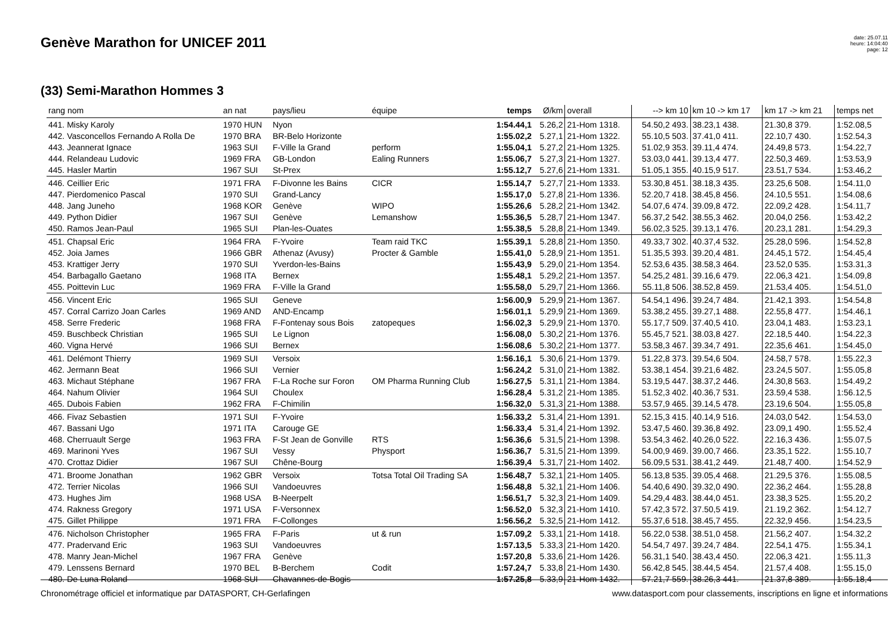Genève Marathon for UNICEF 2011
date: 25.07.11
heure: 14:04:40
page: 12
(33) Semi-Marathon Hommes 3
| rang nom | an nat | pays/lieu | équipe | temps | Ø/km | overall | --> km 10 | km 10 -> km 17 | km 17 -> km 21 | temps net |
| --- | --- | --- | --- | --- | --- | --- | --- | --- | --- | --- |
| 441. Misky Karoly | 1970 HUN | Nyon | | 1:54.44,1 | 5.26,2 | 21-Hom 1318. | 54.50,2 493. | 38.23,1 438. | 21.30,8 379. | 1:52.08,5 |
| 442. Vasconcellos Fernando A Rolla De | 1970 BRA | BR-Belo Horizonte | | 1:55.02,2 | 5.27,1 | 21-Hom 1322. | 55.10,5 503. | 37.41,0 411. | 22.10,7 430. | 1:52.54,3 |
| 443. Jeannerat Ignace | 1963 SUI | F-Ville la Grand | perform | 1:55.04,1 | 5.27,2 | 21-Hom 1325. | 51.02,9 353. | 39.11,4 474. | 24.49,8 573. | 1:54.22,7 |
| 444. Relandeau Ludovic | 1969 FRA | GB-London | Ealing Runners | 1:55.06,7 | 5.27,3 | 21-Hom 1327. | 53.03,0 441. | 39.13,4 477. | 22.50,3 469. | 1:53.53,9 |
| 445. Hasler Martin | 1967 SUI | St-Prex | | 1:55.12,7 | 5.27,6 | 21-Hom 1331. | 51.05,1 355. | 40.15,9 517. | 23.51,7 534. | 1:53.46,2 |
| 446. Ceillier Eric | 1971 FRA | F-Divonne les Bains | CICR | 1:55.14,7 | 5.27,7 | 21-Hom 1333. | 53.30,8 451. | 38.18,3 435. | 23.25,6 508. | 1:54.11,0 |
| 447. Pierdomenico Pascal | 1970 SUI | Grand-Lancy | | 1:55.17,0 | 5.27,8 | 21-Hom 1336. | 52.20,7 418. | 38.45,8 456. | 24.10,5 551. | 1:54.08,6 |
| 448. Jang Juneho | 1968 KOR | Genève | WIPO | 1:55.26,6 | 5.28,2 | 21-Hom 1342. | 54.07,6 474. | 39.09,8 472. | 22.09,2 428. | 1:54.11,7 |
| 449. Python Didier | 1967 SUI | Genève | Lemanshow | 1:55.36,5 | 5.28,7 | 21-Hom 1347. | 56.37,2 542. | 38.55,3 462. | 20.04,0 256. | 1:53.42,2 |
| 450. Ramos Jean-Paul | 1965 SUI | Plan-les-Ouates | | 1:55.38,5 | 5.28,8 | 21-Hom 1349. | 56.02,3 525. | 39.13,1 476. | 20.23,1 281. | 1:54.29,3 |
| 451. Chapsal Eric | 1964 FRA | F-Yvoire | Team raid TKC | 1:55.39,1 | 5.28,8 | 21-Hom 1350. | 49.33,7 302. | 40.37,4 532. | 25.28,0 596. | 1:54.52,8 |
| 452. Joia James | 1966 GBR | Athenaz (Avusy) | Procter & Gamble | 1:55.41,0 | 5.28,9 | 21-Hom 1351. | 51.35,5 393. | 39.20,4 481. | 24.45,1 572. | 1:54.45,4 |
| 453. Krattiger Jerry | 1970 SUI | Yverdon-les-Bains | | 1:55.43,9 | 5.29,0 | 21-Hom 1354. | 52.53,6 435. | 38.58,3 464. | 23.52,0 535. | 1:53.31,3 |
| 454. Barbagallo Gaetano | 1968 ITA | Bernex | | 1:55.48,1 | 5.29,2 | 21-Hom 1357. | 54.25,2 481. | 39.16,6 479. | 22.06,3 421. | 1:54.09,8 |
| 455. Poittevin Luc | 1969 FRA | F-Ville la Grand | | 1:55.58,0 | 5.29,7 | 21-Hom 1366. | 55.11,8 506. | 38.52,8 459. | 21.53,4 405. | 1:54.51,0 |
| 456. Vincent Eric | 1965 SUI | Geneve | | 1:56.00,9 | 5.29,9 | 21-Hom 1367. | 54.54,1 496. | 39.24,7 484. | 21.42,1 393. | 1:54.54,8 |
| 457. Corral Carrizo Joan Carles | 1969 AND | AND-Encamp | | 1:56.01,1 | 5.29,9 | 21-Hom 1369. | 53.38,2 455. | 39.27,1 488. | 22.55,8 477. | 1:54.46,1 |
| 458. Serre Frederic | 1968 FRA | F-Fontenay sous Bois | zatopeques | 1:56.02,3 | 5.29,9 | 21-Hom 1370. | 55.17,7 509. | 37.40,5 410. | 23.04,1 483. | 1:53.23,1 |
| 459. Buschbeck Christian | 1965 SUI | Le Lignon | | 1:56.08,0 | 5.30,2 | 21-Hom 1376. | 55.45,7 521. | 38.03,8 427. | 22.18,5 440. | 1:54.22,3 |
| 460. Vigna Hervé | 1966 SUI | Bernex | | 1:56.08,6 | 5.30,2 | 21-Hom 1377. | 53.58,3 467. | 39.34,7 491. | 22.35,6 461. | 1:54.45,0 |
| 461. Delémont Thierry | 1969 SUI | Versoix | | 1:56.16,1 | 5.30,6 | 21-Hom 1379. | 51.22,8 373. | 39.54,6 504. | 24.58,7 578. | 1:55.22,3 |
| 462. Jermann Beat | 1966 SUI | Vernier | | 1:56.24,2 | 5.31,0 | 21-Hom 1382. | 53.38,1 454. | 39.21,6 482. | 23.24,5 507. | 1:55.05,8 |
| 463. Michaut Stéphane | 1967 FRA | F-La Roche sur Foron | OM Pharma Running Club | 1:56.27,5 | 5.31,1 | 21-Hom 1384. | 53.19,5 447. | 38.37,2 446. | 24.30,8 563. | 1:54.49,2 |
| 464. Nahum Olivier | 1964 SUI | Choulex | | 1:56.28,4 | 5.31,2 | 21-Hom 1385. | 51.52,3 402. | 40.36,7 531. | 23.59,4 538. | 1:56.12,5 |
| 465. Dubois Fabien | 1962 FRA | F-Chimilin | | 1:56.32,0 | 5.31,3 | 21-Hom 1388. | 53.57,9 465. | 39.14,5 478. | 23.19,6 504. | 1:55.05,8 |
| 466. Fivaz Sebastien | 1971 SUI | F-Yvoire | | 1:56.33,2 | 5.31,4 | 21-Hom 1391. | 52.15,3 415. | 40.14,9 516. | 24.03,0 542. | 1:54.53,0 |
| 467. Bassani Ugo | 1971 ITA | Carouge GE | | 1:56.33,4 | 5.31,4 | 21-Hom 1392. | 53.47,5 460. | 39.36,8 492. | 23.09,1 490. | 1:55.52,4 |
| 468. Cherruault Serge | 1963 FRA | F-St Jean de Gonville | RTS | 1:56.36,6 | 5.31,5 | 21-Hom 1398. | 53.54,3 462. | 40.26,0 522. | 22.16,3 436. | 1:55.07,5 |
| 469. Marinoni Yves | 1967 SUI | Vessy | Physport | 1:56.36,7 | 5.31,5 | 21-Hom 1399. | 54.00,9 469. | 39.00,7 466. | 23.35,1 522. | 1:55.10,7 |
| 470. Crottaz Didier | 1967 SUI | Chêne-Bourg | | 1:56.39,4 | 5.31,7 | 21-Hom 1402. | 56.09,5 531. | 38.41,2 449. | 21.48,7 400. | 1:54.52,9 |
| 471. Broome Jonathan | 1962 GBR | Versoix | Totsa Total Oil Trading SA | 1:56.48,7 | 5.32,1 | 21-Hom 1405. | 56.13,8 535. | 39.05,4 468. | 21.29,5 376. | 1:55.08,5 |
| 472. Terrier Nicolas | 1966 SUI | Vandoeuvres | | 1:56.48,8 | 5.32,1 | 21-Hom 1406. | 54.40,6 490. | 39.32,0 490. | 22.36,2 464. | 1:55.28,8 |
| 473. Hughes Jim | 1968 USA | B-Neerpelt | | 1:56.51,7 | 5.32,3 | 21-Hom 1409. | 54.29,4 483. | 38.44,0 451. | 23.38,3 525. | 1:55.20,2 |
| 474. Rakness Gregory | 1971 USA | F-Versonnex | | 1:56.52,0 | 5.32,3 | 21-Hom 1410. | 57.42,3 572. | 37.50,5 419. | 21.19,2 362. | 1:54.12,7 |
| 475. Gillet Philippe | 1971 FRA | F-Collonges | | 1:56.56,2 | 5.32,5 | 21-Hom 1412. | 55.37,6 518. | 38.45,7 455. | 22.32,9 456. | 1:54.23,5 |
| 476. Nicholson Christopher | 1965 FRA | F-Paris | ut & run | 1:57.09,2 | 5.33,1 | 21-Hom 1418. | 56.22,0 538. | 38.51,0 458. | 21.56,2 407. | 1:54.32,2 |
| 477. Pradervand Eric | 1963 SUI | Vandoeuvres | | 1:57.13,5 | 5.33,3 | 21-Hom 1420. | 54.54,7 497. | 39.24,7 484. | 22.54,1 475. | 1:55.34,1 |
| 478. Manry Jean-Michel | 1967 FRA | Genève | | 1:57.20,8 | 5.33,6 | 21-Hom 1426. | 56.31,1 540. | 38.43,4 450. | 22.06,3 421. | 1:55.11,3 |
| 479. Lenssens Bernard | 1970 BEL | B-Berchem | Codit | 1:57.24,7 | 5.33,8 | 21-Hom 1430. | 56.42,8 545. | 38.44,5 454. | 21.57,4 408. | 1:55.15,0 |
| 480. De Luna Roland | 1968 SUI | Chavannes-de-Bogis | | 1:57.25,8 | 5.33,9 | 21-Hom 1432. | 57.21,7 559. | 38.26,3 441. | 21.37,8 389. | 1:55.18,4 |
Chronométrage officiel et informatique par DATASPORT, CH-Gerlafingen www.datasport.com pour classements, inscriptions en ligne et informations